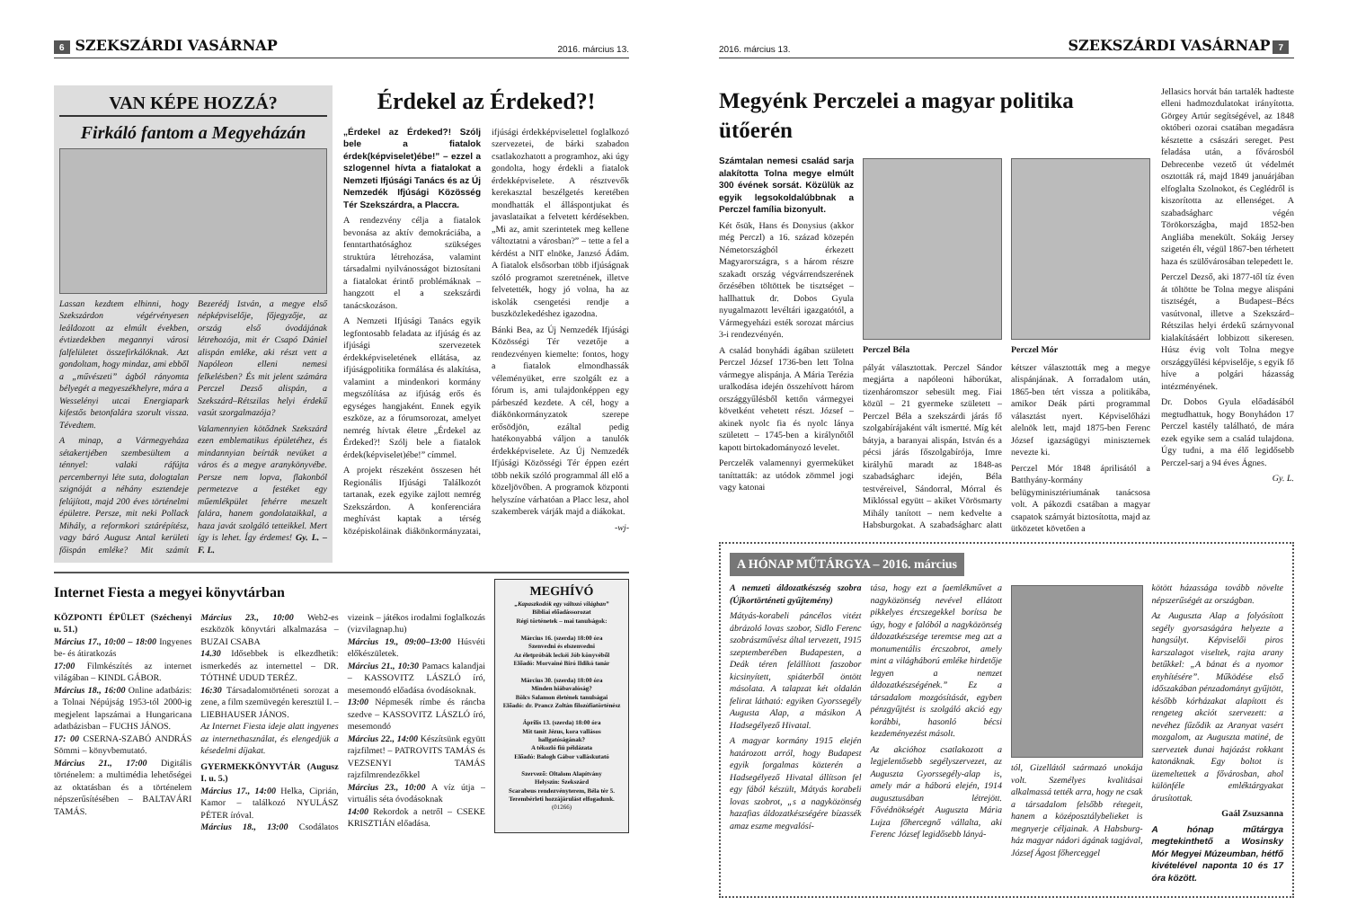6 SZEKSZÁRDI VASÁRNAP
2016. március 13.
VAN KÉPE HOZZÁ?
Firkáló fantom a Megyeházán
Lassan kezdtem elhinni, hogy Szekszárdon végérvényesen leáldozott az elmúlt években, évtizedekben megannyi városi falfelületet összefirkálóknak. Azt gondoltam, hogy mindaz, ami ebből a „művészeti” ágból rányomta bélyegét a megyeszékhelyre, mára a Wesselényi utcai Energiapark kifestős betonfalára szorult vissza. Tévedtem.
A minap, a Vármegyeháza sétakertjében szembesültem a ténnyel: valaki ráfújta percembernyi léte suta, dologtalan szignóját a néhány esztendeje felújított, majd 200 éves történelmi épületre. Persze, mit neki Pollack Mihály, a reformkori sztárépítész, vagy báró Augusz Antal kerületi főispán emléke? Mit számít Bezerédj István, a megye első népképviselője, főjegyzője, az ország első óvodájának létrehozója, mit ér Csapó Dániel alispán emléke, aki részt vett a Napóleon elleni nemesi felkelésben? És mit jelent számára Perczel Dezső alispán, a Szekszárd–Rétszilas helyi érdekű vasút szorgalmazója?
Valamennyien kötődnek Szekszárd ezen emblematikus épületéhez, és mindannyian beírták nevüket a város és a megye aranykönyvébe. Persze nem lopva, flakonból permetezve a festéket egy műemlékpület fehérre meszelt falára, hanem gondolataikkal, a haza javát szolgáló tetteikkel. Mert így is lehet. Így érdemes! Gy. L. – F. L.
Érdekel az Érdeked?!
„Érdekel az Érdeked?! Szólj bele a fiatalok érdek(képviselet)ébe!” – ezzel a szlogennel hívta a fiatalokat a Nemzeti Ifjúsági Tanács és az Új Nemzedék Ifjúsági Közösség Tér Szekszárdra, a Placcra.
A rendezvény célja a fiatalok bevonása az aktív demokráciába, a fenntarthatósághoz szükséges struktúra létrehozása, valamint társadalmi nyilvánosságot biztosítani a fiatalokat érintő problémáknak – hangzott el a szekszárdi tanácskozáson.
A Nemzeti Ifjúsági Tanács egyik legfontosabb feladata az ifjúság és az ifjúsági szervezetek érdekképviseletének ellátása, az ifjúságpolitika formálása és alakítása, valamint a mindenkori kormány megszólítása az ifjúság erős és egységes hangjaként. Ennek egyik eszköze, az a fórumsorozat, amelyet nemrég hívtak életre „Érdekel az Érdeked?! Szólj bele a fiatalok érdek(képviselet)ébe!” címmel.
A projekt részeként összesen hét Regionális Ifjúsági Találkozót tartanak, ezek egyike zajlott nemrég Szekszárdon. A konferenciára meghívást kaptak a térség középiskoláinak diákönkormányzatai, ifjúsági érdekképviselettel foglalkozó szervezetei, de bárki szabadon csatlakozhatott a programhoz, aki úgy gondolta, hogy érdekli a fiatalok érdekképviselete. A résztvevők kerekasztal beszélgetés keretében mondhatták el álláspontjukat és javaslataikat a felvetett kérdésekben. „Mi az, amit szerintetek meg kellene változtatni a városban?” – tette a fel a kérdést a NIT elnöke, Janzsó Ádám. A fiatalok elsősorban több ifjúságnak szóló programot szeretnének, illetve felvetették, hogy jó volna, ha az iskolák csengetési rendje a buszközlekedéshez igazodna.
Bánki Bea, az Új Nemzedék Ifjúsági Közösségi Tér vezetője a rendezvényen kiemelte: fontos, hogy a fiatalok elmondhassák véleményüket, erre szolgált ez a fórum is, ami tulajdonképpen egy párbeszéd kezdete. A cél, hogy a diákönkormányzatok szerepe erősödjön, ezáltal pedig hatékonyabbá váljon a tanulók érdekképviselete. Az Új Nemzedék Ifjúsági Közösségi Tér éppen ezért több nekik szóló programmal áll elő a közeljövőben. A programok központi helyszíne várhatóan a Placc lesz, ahol szakemberek várják majd a diákokat.
-wj-
Internet Fiesta a megyei könyvtárban
KÖZPONTI ÉPÜLET (Széchenyi u. 51.)
Március 17., 10:00 – 18:00 Ingyenes be- és átiratkozás
17:00 Filmkészítés az internet világában – KINDL GÁBOR.
Március 18., 16:00 Online adatbázis: a Tolnai Népújság 1953-tól 2000-ig megjelent lapszámai a Hungaricana adatbázisban – FUCHS JÁNOS.
17: 00 CSERNA-SZABÓ ANDRÁS Sömmi – könyvbemutató.
Március 21., 17:00 Digitális történelem: a multimédia lehetőségei az oktatásban és a történelem népszerűsítésében – BALTAVÁRI TAMÁS.
Március 23., 10:00 Web2-es eszközök könyvtári alkalmazása – BUZAI CSABA
14.30 Idősebbek is elkezdhetik: ismerkedés az internettel – DR. TÓTHNÉ UDUD TERÉZ.
16:30 Társadalomtörténeti sorozat a zene, a film szemüvegén keresztül I. – LIEBHAUSER JÁNOS.
Az Internet Fiesta ideje alatt ingyenes az internethasználat, és elengedjük a késedelmi díjakat.
GYERMEKKÖNYVTÁR (Augusz I. u. 5.)
Március 17., 14:00 Helka, Ciprián, Kamor – találkozó NYULÁSZ PÉTER íróval.
Március 18., 13:00 Csodálatos vizeink – játékos irodalmi foglalkozás (vizvilagnap.hu)
Március 19., 09:00–13:00 Húsvéti előkészületek.
Március 21., 10:30 Pamacs kalandjai – KASSOVITZ LÁSZLÓ író, mesemondó előadása óvodásoknak.
13:00 Népmesék rímbe és ráncba szedve – KASSOVITZ LÁSZLÓ író, mesemondó
Március 22., 14:00 Készítsünk együtt rajzfilmet! – PATROVITS TAMÁS és VEZSENYI TAMÁS rajzfilmrendezőkkel
Március 23., 10:00 A víz útja – virtuális séta óvodásoknak
14:00 Rekordok a netről – CSEKE KRISZTIÁN előadása.
MEGHÍVÓ
„Kapaszkodók egy változó világban”
Bibliai előadássorozat
Régi történetek – mai tanulságok:
Március 16. (szerda) 18:00 óra
Szenvedni és elszenvedni
Az életpróbák leckéi Jób könyvéből
Előadó: Morvainé Bíró Ildikó tanár
Március 30. (szerda) 18:00 óra
Minden hiábavalóság?
Bölcs Salamon életének tanulságai
Előadó: dr. Prancz Zoltán filozófiatörténész
Április 13. (szerda) 18:00 óra
Mit tanít Jézus, kora vallásos hallgatóságának?
A tékozló fiú példázata
Előadó: Balogh Gábor valláskutató
Szervező: Oltalom Alapítvány
Helyszín: Szekszárd
Scarabeus rendezvényterem, Béla tér 5.
Terembérleti hozzájárulást elfogadunk.
(01266)
2016. március 13.
SZEKSZÁRDI VASÁRNAP 7
Megyénk Perczelei a magyar politika ütőerén
Számtalan nemesi család sarja alakította Tolna megye elmúlt 300 évének sorsát. Közülük az egyik legsokoldalúbbnak a Perczel família bizonyult.
Két ősük, Hans és Donysius (akkor még Perczl) a 16. század közepén Németországból érkezett Magyarországra, s a három részre szakadt ország végvárrendszerének őrzésében töltöttek be tisztséget – hallhattuk dr. Dobos Gyula nyugalmazott levéltári igazgatótól, a Vármegyeházi esték sorozat március 3-i rendezvényén.
A család bonyhádi ágában született Perczel József 1736-ben lett Tolna vármegye alispánja. A Mária Terézia uralkodása idején összehívott három országgyűlésből kettőn vármegyei követként vehetett részt. József – akinek nyolc fia és nyolc lánya született – 1745-ben a királynőtől kapott birtokadományozó levelet.
Perczelék valamennyi gyermeküket taníttatták: az utódok zömmel jogi vagy katonai
Perczel Béla Perczel Mór
pályát választottak. Perczel Sándor megjárta a napóleoni háborúkat, tizenháromszor sebesült meg. Fiai közül – 21 gyermeke született – Perczel Béla a szekszárdi járás fő szolgabírájaként vált ismertté. Míg két bátyja, a baranyai alispán, István és a pécsi járás főszolgabírója, Imre királyhű maradt az 1848-as szabadságharc idején, Béla testvéreivel, Sándorral, Mórral és Miklóssal együtt – akiket Vörösmarty Mihály tanított – nem kedvelte a Habsburgokat. A szabadságharc alatt kétszer választották meg a megye alispánjának. A forradalom után, 1865-ben tért vissza a politikába, amikor Deák párti programmal választást nyert. Képviselőházi alelnök lett, majd 1875-ben Ferenc József igazságügyi miniszternek nevezte ki.
Perczel Mór 1848 áprilisától a Batthyány-kormány belügyminisztériumának tanácsosa volt. A pákozdi csatában a magyar csapatok szárnyát biztosította, majd az ütközetet követően a
Jellasics horvát bán tartalék hadteste elleni hadmozdulatokat irányította. Görgey Artúr segítségével, az 1848 októberi ozorai csatában megadásra késztette a császári sereget. Pest feladása után, a fővárosból Debrecenbe vezető út védelmét osztották rá, majd 1849 januárjában elfoglalta Szolnokot, és Ceglédről is kiszorította az ellenséget. A szabadságharc végén Törökországba, majd 1852-ben Angliába menekült. Sokáig Jersey szigetén élt, végül 1867-ben térhetett haza és szülővárosában telepedett le.
Perczel Dezső, aki 1877-től tíz éven át töltötte be Tolna megye alispáni tisztségét, a Budapest–Bécs vasútvonal, illetve a Szekszárd–Rétszilas helyi érdekű szárnyvonal kialakításáért lobbizott sikeresen. Húsz évig volt Tolna megye országgyűlési képviselője, s egyik fő híve a polgári házasság intézményének.
Dr. Dobos Gyula előadásából megtudhattuk, hogy Bonyhádon 17 Perczel kastély található, de mára ezek egyike sem a család tulajdona. Úgy tudni, a ma élő legidősebb Perczel-sarj a 94 éves Ágnes.
Gy. L.
A HÓNAP MŰTÁRGYA – 2016. március
A nemzeti áldozatkészség szobra (Újkortörténeti gyűjtemény)
Mátyás-korabeli páncélos vitézt ábrázoló lovas szobor, Sidlo Ferenc szobrászművész által tervezett, 1915 szeptemberében Budapesten, a Deák téren felállított faszobor kicsinyített, spiáterből öntött másolata. A talapzat két oldalán felirat látható: egyiken Gyorssegély Augusta Alap, a másikon A Hadsegélyező Hivatal.
A magyar kormány 1915 elején határozott arról, hogy Budapest egyik forgalmas közterén a Hadsegélyező Hivatal állítson fel egy fából készült, Mátyás korabeli lovas szobrot, „s a nagyközönség hazafias áldozatkészségére bízassék amaz eszme megvalósí-
tása, hogy ezt a faemlékművet a nagyközönség nevével ellátott pikkelyes ércszegekkel borítsa be úgy, hogy e falóból a nagyközönség áldozatkészsége teremtse meg azt a monumentális ércszobrot, amely mint a világháború emléke hirdetője legyen a nemzet áldozatkészségének.” Ez a társadalom mozgósítását, egyben pénzgyűjtést is szolgáló akció egy korábbi, hasonló bécsi kezdeményezést másolt.
Az akcióhoz csatlakozott a legjelentősebb segélyszervezet, az Auguszta Gyorssegély-alap is, amely már a háború elején, 1914 augusztusában létrejött. Fővédnökségét Auguszta Mária Lujza főhercegnő vállalta, aki Ferenc József legidősebb lányá-
tól, Gizellától származó unokája volt. Személyes kvalitásai alkalmassá tették arra, hogy ne csak a társadalom felsőbb rétegeit, hanem a középosztálybelieket is megnyerje céljainak. A Habsburg-ház magyar nádori ágának tagjával, József Ágost főherceggel
kötött házassága tovább növelte népszerűségét az országban.
Az Auguszta Alap a folyósított segély gyorsaságára helyezte a hangsúlyt. Képviselői piros karszalagot viseltek, rajta arany betűkkel: „A bánat és a nyomor enyhítésére”. Működése első időszakában pénzadományt gyűjtött, később kórházakat alapított és rengeteg akciót szervezett: a nevéhez fűződik az Aranyat vasért mozgalom, az Auguszta matiné, de szerveztek dunai hajózást rokkant katonáknak. Egy boltot is üzemeltettek a fővárosban, ahol különféle emléktárgyakat árusítottak.
Gaál Zsuzsanna
A hónap műtárgya megtekinthető a Wosinsky Mór Megyei Múzeumban, hétfő kivételével naponta 10 és 17 óra között.